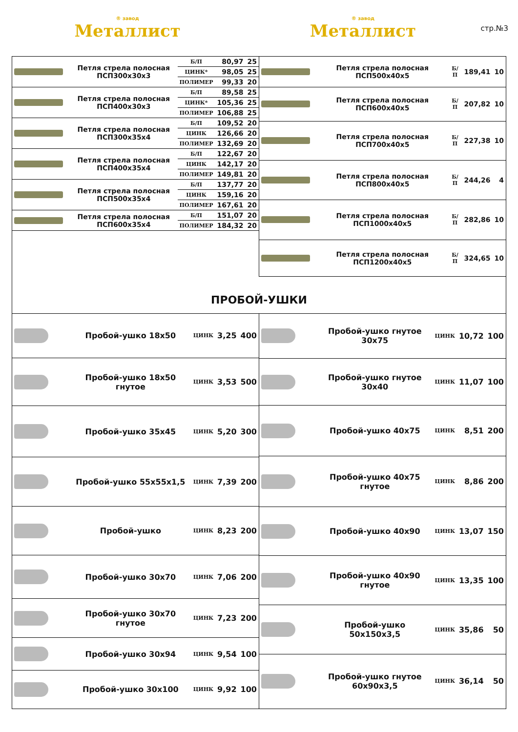® завод
Металлист
® завод
Металлист
стр.№3
| | Петля стрела полосная ПСП300х30х3 | Б/П | 80,97 | 25 |
| | | ЦИНК* | 98,05 | 25 |
| | | ПОЛИМЕР | 99,33 | 20 |
| | Петля стрела полосная ПСП400х30х3 | Б/П | 89,58 | 25 |
| | | ЦИНК* | 105,36 | 25 |
| | | ПОЛИМЕР | 106,88 | 25 |
| | Петля стрела полосная ПСП300х35х4 | Б/П | 109,52 | 20 |
| | | ЦИНК | 126,66 | 20 |
| | | ПОЛИМЕР | 132,69 | 20 |
| | Петля стрела полосная ПСП400х35х4 | Б/П | 122,67 | 20 |
| | | ЦИНК | 142,17 | 20 |
| | | ПОЛИМЕР | 149,81 | 20 |
| | Петля стрела полосная ПСП500х35х4 | Б/П | 137,77 | 20 |
| | | ЦИНК | 159,16 | 20 |
| | | ПОЛИМЕР | 167,61 | 20 |
| | Петля стрела полосная ПСП600х35х4 | Б/П | 151,07 | 20 |
| | | ПОЛИМЕР | 184,32 | 20 |
| | Петля стрела полосная ПСП500х40х5 | Б/П | 189,41 | 10 |
| | Петля стрела полосная ПСП600х40х5 | Б/П | 207,82 | 10 |
| | Петля стрела полосная ПСП700х40х5 | Б/П | 227,38 | 10 |
| | Петля стрела полосная ПСП800х40х5 | Б/П | 244,26 | 4 |
| | Петля стрела полосная ПСП1000х40х5 | Б/П | 282,86 | 10 |
| | Петля стрела полосная ПСП1200х40х5 | Б/П | 324,65 | 10 |
ПРОБОЙ-УШКИ
| | Пробой-ушко 18х50 | ЦИНК | 3,25 | 400 |
| | Пробой-ушко 18х50 гнутое | ЦИНК | 3,53 | 500 |
| | Пробой-ушко 35х45 | ЦИНК | 5,20 | 300 |
| | Пробой-ушко 55х55х1,5 | ЦИНК | 7,39 | 200 |
| | Пробой-ушко | ЦИНК | 8,23 | 200 |
| | Пробой-ушко 30х70 | ЦИНК | 7,06 | 200 |
| | Пробой-ушко 30х70 гнутое | ЦИНК | 7,23 | 200 |
| | Пробой-ушко 30х94 | ЦИНК | 9,54 | 100 |
| | Пробой-ушко 30х100 | ЦИНК | 9,92 | 100 |
| | Пробой-ушко гнутое 30х75 | ЦИНК | 10,72 | 100 |
| | Пробой-ушко гнутое 30х40 | ЦИНК | 11,07 | 100 |
| | Пробой-ушко 40х75 | ЦИНК | 8,51 | 200 |
| | Пробой-ушко 40х75 гнутое | ЦИНК | 8,86 | 200 |
| | Пробой-ушко 40х90 | ЦИНК | 13,07 | 150 |
| | Пробой-ушко 40х90 гнутое | ЦИНК | 13,35 | 100 |
| | Пробой-ушко 50х150х3,5 | ЦИНК | 35,86 | 50 |
| | Пробой-ушко гнутое 60х90х3,5 | ЦИНК | 36,14 | 50 |